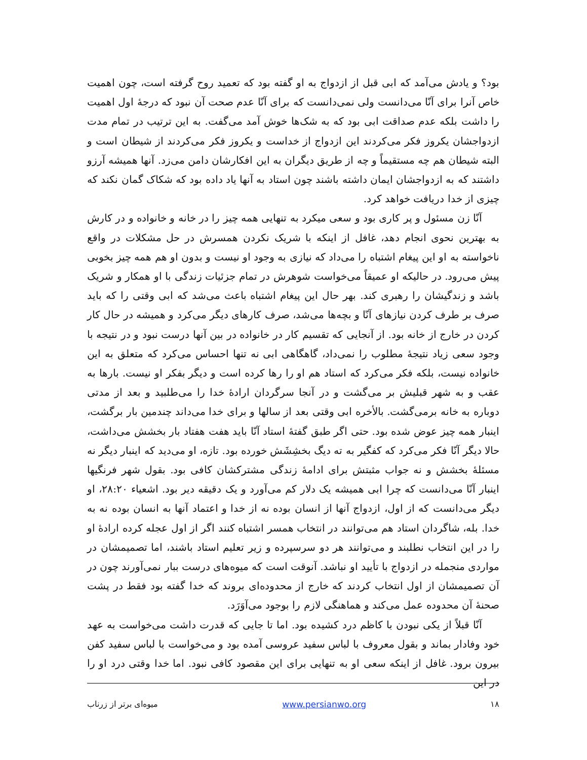بود؟ و یادش می‌آمد که ابی قبل از ازدواج به او گفته بود که تعمید روح گرفته است، چون اهمیت خاص آنرا برای آنّا می‌دانست ولی نمی‌دانست که برای آنّا عدم صحت آن نبود که درجهٔ اول اهمیت را داشت بلکه عدم صداقت ابی بود که به شک‌ها خوش آمد می‌گفت. به این ترتیب در تمام مدت ازدواجشان یکروز فکر می‌کردند این ازدواج از خداست و یکروز فکر می‌کردند از شیطان است و البته شیطان هم چه مستقیماً و چه از طریق دیگران به این افکارشان دامن می‌زد. آنها همیشه آرزو داشتند که به ازدواجشان ایمان داشته باشند چون استاد به آنها یاد داده بود که شکاک گمان نکند که چیزی از خدا دریافت خواهد کرد.
آنّا زن مسئول و پر کاری بود و سعی میکرد به تنهایی همه چیز را در خانه و خانواده و در کارش به بهترین نحوی انجام دهد، غافل از اینکه با شریک نکردن همسرش در حل مشکلات در واقع ناخواسته به او این پیغام اشتباه را می‌داد که نیازی به وجود او نیست و بدون او هم همه چیز بخوبی پیش می‌رود. در حالیکه او عمیقاً می‌خواست شوهرش در تمام جزئیات زندگی با او همکار و شریک باشد و زندگیشان را رهبری کند. بهر حال این پیغام اشتباه باعث می‌شد که ابی وقتی را که باید صرف بر طرف کردن نیازهای آنّا و بچه‌ها می‌شد، صرف کارهای دیگر می‌کرد و همیشه در حال کار کردن در خارج از خانه بود. از آنجایی که تقسیم کار در خانواده در بین آنها درست نبود و در نتیجه با وجود سعی زیاد نتیجهٔ مطلوب را نمی‌داد، گاهگاهی ابی نه تنها احساس می‌کرد که متعلق به این خانواده نیست، بلکه فکر می‌کرد که استاد هم او را رها کرده است و دیگر بفکر او نیست. بارها به عقب و به شهر قبلیش بر می‌گشت و در آنجا سرگردان ارادهٔ خدا را می‌طلبید و بعد از مدتی دوباره به خانه برمی‌گشت. بالأخره ابی وقتی بعد از سالها و برای خدا می‌داند چندمین بار برگشت، اینبار همه چیز عوض شده بود. حتی اگر طبق گفتهٔ استاد آنّا باید هفت هفتاد بار بخشش می‌داشت، حالا دیگر آنّا فکر می‌کرد که کفگیر به ته دیگ بخشِشَش خورده بود. تازه، او می‌دید که اینبار دیگر نه مسئلهٔ بخشش و نه جواب مثبتش برای ادامهٔ زندگی مشترکشان کافی بود. بقول شهر فرنگیها اینبار آنّا می‌دانست که چرا ابی همیشه یک دلار کم می‌آورد و یک دقیقه دیر بود. اشعیاء ۲۸:۲۰، او دیگر می‌دانست که از اول، ازدواج آنها از انسان بوده نه از خدا و اعتماد آنها به انسان بوده نه به خدا. بله، شاگردان استاد هم می‌توانند در انتخاب همسر اشتباه کنند اگر از اول عجله کرده ارادهٔ او را در این انتخاب نطلبند و می‌توانند هر دو سرسپرده و زیر تعلیم استاد باشند، اما تصمیمشان در مواردی منجمله در ازدواج با تأیید او نباشد. آنوقت است که میوه‌های درست ببار نمی‌آورند چون در آن تصمیمشان از اول انتخاب کردند که خارج از محدوده‌ای بروند که خدا گفته بود فقط در پشت صحنهٔ آن محدوده عمل می‌کند و هماهنگی لازم را بوجود می‌آوَرَد.
آنّا قبلاً از یکی نبودن با کاظم درد کشیده بود. اما تا جایی که قدرت داشت می‌خواست به عهد خود وفادار بماند و بقول معروف با لباس سفید عروسی آمده بود و می‌خواست با لباس سفید کفن بیرون برود. غافل از اینکه سعی او به تنهایی برای این مقصود کافی نبود. اما خدا وقتی درد او را در این
۱۸ www.persianwo.org میوه‌ای برتر از زرناب